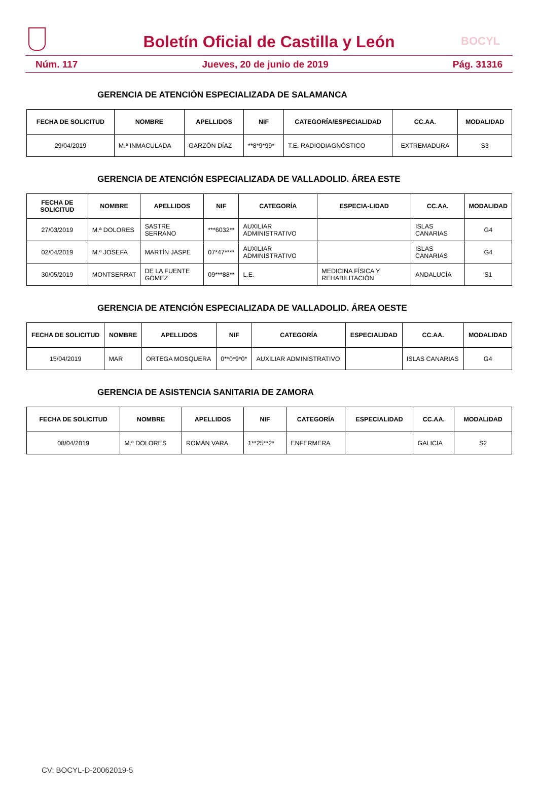Boletín Oficial de Castilla y León BOCYL
Núm. 117 Jueves, 20 de junio de 2019 Pág. 31316
GERENCIA DE ATENCIÓN ESPECIALIZADA DE SALAMANCA
| FECHA DE SOLICITUD | NOMBRE | APELLIDOS | NIF | CATEGORÍA/ESPECIALIDAD | CC.AA. | MODALIDAD |
| --- | --- | --- | --- | --- | --- | --- |
| 29/04/2019 | M.ª INMACULADA | GARZÓN DÍAZ | **8*9*99* | T.E. RADIODIAGNÓSTICO | EXTREMADURA | S3 |
GERENCIA DE ATENCIÓN ESPECIALIZADA DE VALLADOLID. ÁREA ESTE
| FECHA DE SOLICITUD | NOMBRE | APELLIDOS | NIF | CATEGORÍA | ESPECIA-LIDAD | CC.AA. | MODALIDAD |
| --- | --- | --- | --- | --- | --- | --- | --- |
| 27/03/2019 | M.ª DOLORES | SASTRE SERRANO | ***6032** | AUXILIAR ADMINISTRATIVO | | ISLAS CANARIAS | G4 |
| 02/04/2019 | M.ª JOSEFA | MARTÍN JASPE | 07*47**** | AUXILIAR ADMINISTRATIVO | | ISLAS CANARIAS | G4 |
| 30/05/2019 | MONTSERRAT | DE LA FUENTE GÓMEZ | 09***88** | L.E. | MEDICINA FÍSICA Y REHABILITACIÓN | ANDALUCÍA | S1 |
GERENCIA DE ATENCIÓN ESPECIALIZADA DE VALLADOLID. ÁREA OESTE
| FECHA DE SOLICITUD | NOMBRE | APELLIDOS | NIF | CATEGORÍA | ESPECIALIDAD | CC.AA. | MODALIDAD |
| --- | --- | --- | --- | --- | --- | --- | --- |
| 15/04/2019 | MAR | ORTEGA MOSQUERA | 0**0*9*0* | AUXILIAR ADMINISTRATIVO | | ISLAS CANARIAS | G4 |
GERENCIA DE ASISTENCIA SANITARIA DE ZAMORA
| FECHA DE SOLICITUD | NOMBRE | APELLIDOS | NIF | CATEGORÍA | ESPECIALIDAD | CC.AA. | MODALIDAD |
| --- | --- | --- | --- | --- | --- | --- | --- |
| 08/04/2019 | M.ª DOLORES | ROMÁN VARA | 1**25**2* | ENFERMERA | | GALICIA | S2 |
CV: BOCYL-D-20062019-5